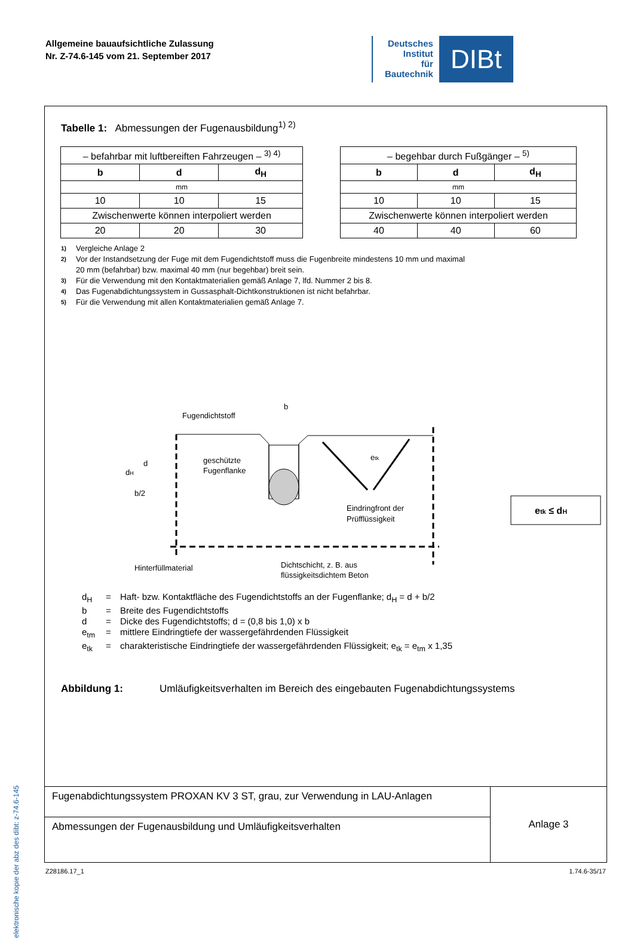Allgemeine bauaufsichtliche Zulassung
Nr. Z-74.6-145 vom 21. September 2017
Deutsches
Institut
für
Bautechnik
DIBt
elektronische kopie der abz des dibt: z-74.6-145
Tabelle 1: Abmessungen der Fugenausbildung<sup>1) 2)</sup>
| – befahrbar mit luftbereiften Fahrzeugen – <sup>3) 4)</sup> | | |
| b | d | d<sub>H</sub> |
| mm | | |
| 10 | 10 | 15 |
| Zwischenwerte können interpoliert werden | | |
| 20 | 20 | 30 |
| – begehbar durch Fußgänger – <sup>5)</sup> | | |
| b | d | d<sub>H</sub> |
| mm | | |
| 10 | 10 | 15 |
| Zwischenwerte können interpoliert werden | | |
| 40 | 40 | 60 |
<sup>1)</sup> Vergleiche Anlage 2
<sup>2)</sup> Vor der Instandsetzung der Fuge mit dem Fugendichtstoff muss die Fugenbreite mindestens 10 mm und maximal
20 mm (befahrbar) bzw. maximal 40 mm (nur begehbar) breit sein.
<sup>3)</sup> Für die Verwendung mit den Kontaktmaterialien gemäß Anlage 7, lfd. Nummer 2 bis 8.
<sup>4)</sup> Das Fugenabdichtungssystem in Gussasphalt-Dichtkonstruktionen ist nicht befahrbar.
<sup>5)</sup> Für die Verwendung mit allen Kontaktmaterialien gemäß Anlage 7.
Fugendichtstoff
b
d
dH
b/2
geschützte
Fugenflanke
etk
Eindringfront der
Prüfflüssigkeit
Hinterfüllmaterial
Dichtschicht, z. B. aus
etk ≤ dH
flüssigkeitsdichtem Beton
d<sub>H</sub> = Haft- bzw. Kontaktfläche des Fugendichtstoffs an der Fugenflanke; d<sub>H</sub> = d + b/2
b = Breite des Fugendichtstoffs
d = Dicke des Fugendichtstoffs; d = (0,8 bis 1,0) x b
e<sub>tm</sub> = mittlere Eindringtiefe der wassergefährdenden Flüssigkeit
e<sub>tk</sub> = charakteristische Eindringtiefe der wassergefährdenden Flüssigkeit; e<sub>tk</sub> = e<sub>tm</sub> x 1,35
Abbildung 1: Umläufigkeitsverhalten im Bereich des eingebauten Fugenabdichtungssystems
Fugenabdichtungssystem PROXAN KV 3 ST, grau, zur Verwendung in LAU-Anlagen
Abmessungen der Fugenausbildung und Umläufigkeitsverhalten
Anlage 3
Z28186.17_1 1.74.6-35/17